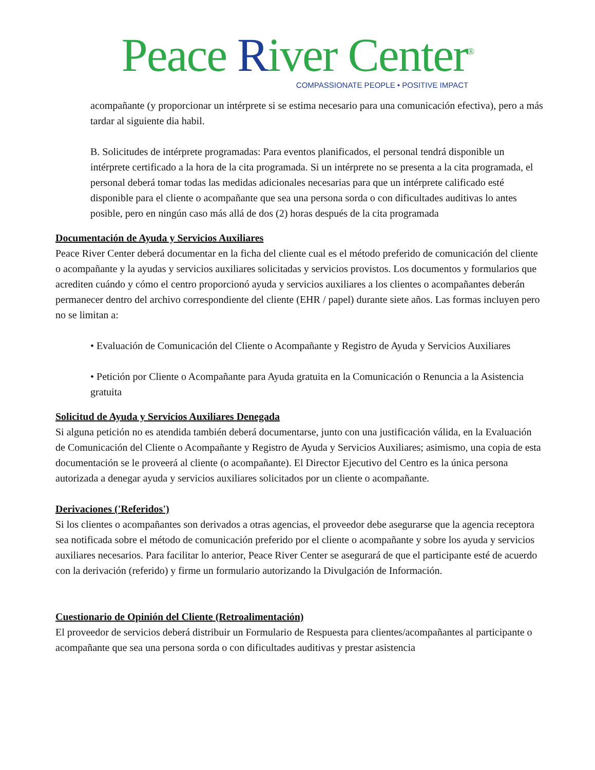Peace River Center<sup>®</sup>
COMPASSIONATE PEOPLE • POSITIVE IMPACT
acompañante (y proporcionar un intérprete si se estima necesario para una comunicación efectiva), pero a más tardar al siguiente dia habil.
B. Solicitudes de intérprete programadas: Para eventos planificados, el personal tendrá disponible un intérprete certificado a la hora de la cita programada. Si un intérprete no se presenta a la cita programada, el personal deberá tomar todas las medidas adicionales necesarias para que un intérprete calificado esté disponible para el cliente o acompañante que sea una persona sorda o con dificultades auditivas lo antes posible, pero en ningún caso más allá de dos (2) horas después de la cita programada
Documentación de Ayuda y Servicios Auxiliares
Peace River Center deberá documentar en la ficha del cliente cual es el método preferido de comunicación del cliente o acompañante y la ayudas y servicios auxiliares solicitadas y servicios provistos. Los documentos y formularios que acrediten cuándo y cómo el centro proporcionó ayuda y servicios auxiliares a los clientes o acompañantes deberán permanecer dentro del archivo correspondiente del cliente (EHR / papel) durante siete años. Las formas incluyen pero no se limitan a:
• Evaluación de Comunicación del Cliente o Acompañante y Registro de Ayuda y Servicios Auxiliares
• Petición por Cliente o Acompañante para Ayuda gratuita en la Comunicación o Renuncia a la Asistencia gratuita
Solicitud de Ayuda y Servicios Auxiliares Denegada
Si alguna petición no es atendida también deberá documentarse, junto con una justificación válida, en la Evaluación de Comunicación del Cliente o Acompañante y Registro de Ayuda y Servicios Auxiliares; asimismo, una copia de esta documentación se le proveerá al cliente (o acompañante). El Director Ejecutivo del Centro es la única persona autorizada a denegar ayuda y servicios auxiliares solicitados por un cliente o acompañante.
Derivaciones ('Referidos')
Si los clientes o acompañantes son derivados a otras agencias, el proveedor debe asegurarse que la agencia receptora sea notificada sobre el método de comunicación preferido por el cliente o acompañante y sobre los ayuda y servicios auxiliares necesarios. Para facilitar lo anterior, Peace River Center se asegurará de que el participante esté de acuerdo con la derivación (referido) y firme un formulario autorizando la Divulgación de Información.
Cuestionario de Opinión del Cliente (Retroalimentación)
El proveedor de servicios deberá distribuir un Formulario de Respuesta para clientes/acompañantes al participante o acompañante que sea una persona sorda o con dificultades auditivas y prestar asistencia